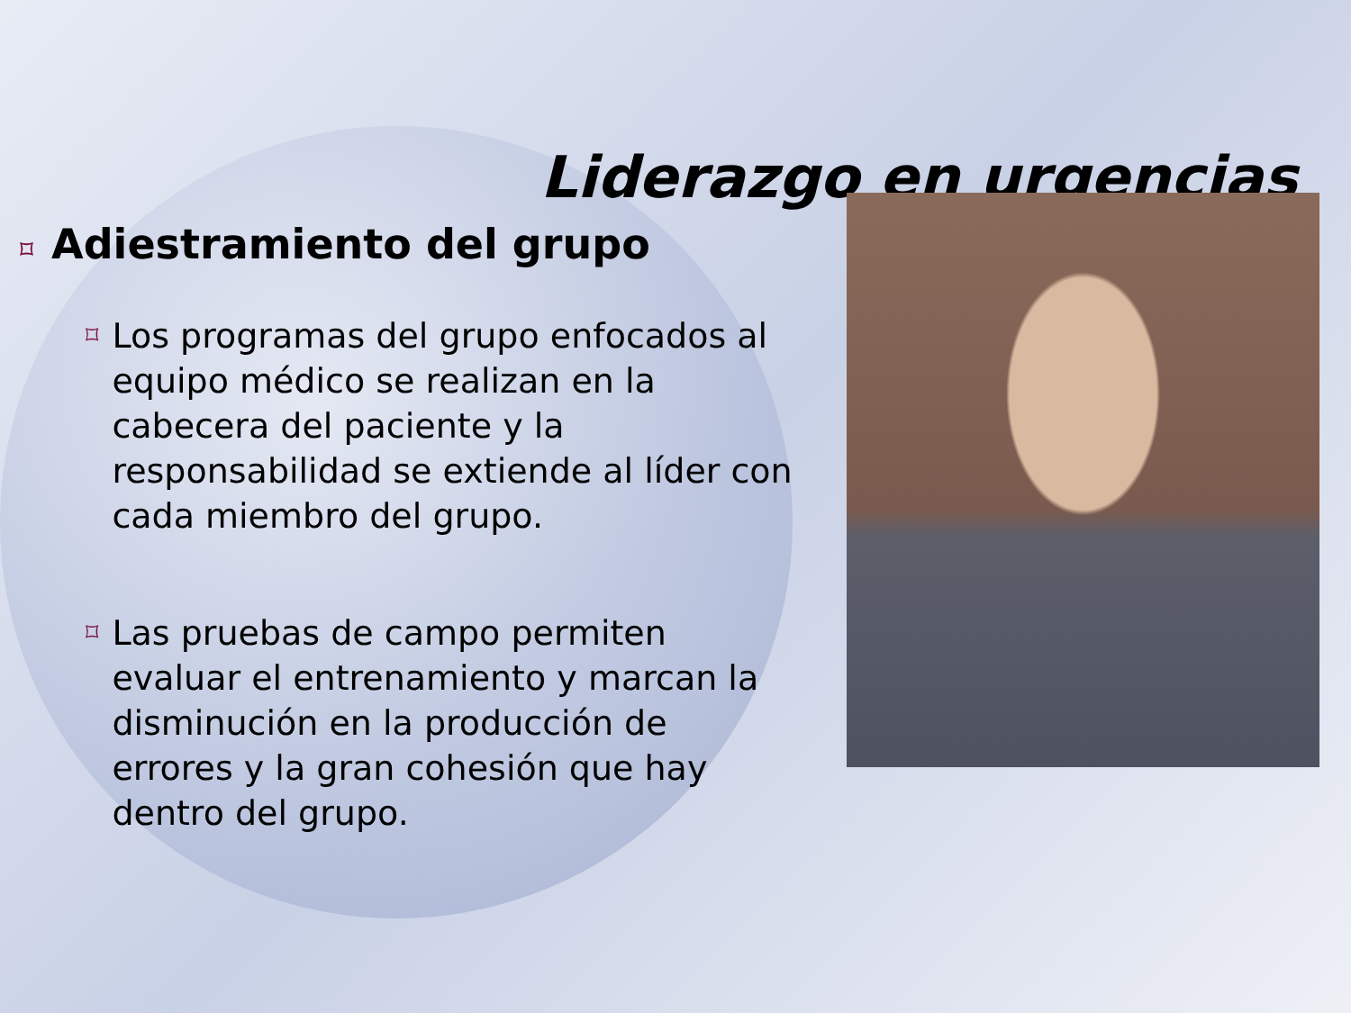Liderazgo en urgencias
⌑ Adiestramiento del grupo
⌑ Los programas del grupo enfocados al equipo médico se realizan en la cabecera del paciente y la responsabilidad se extiende al líder con cada miembro del grupo.
⌑ Las pruebas de campo permiten evaluar el entrenamiento y marcan la disminución en la producción de errores y la gran cohesión que hay dentro del grupo.